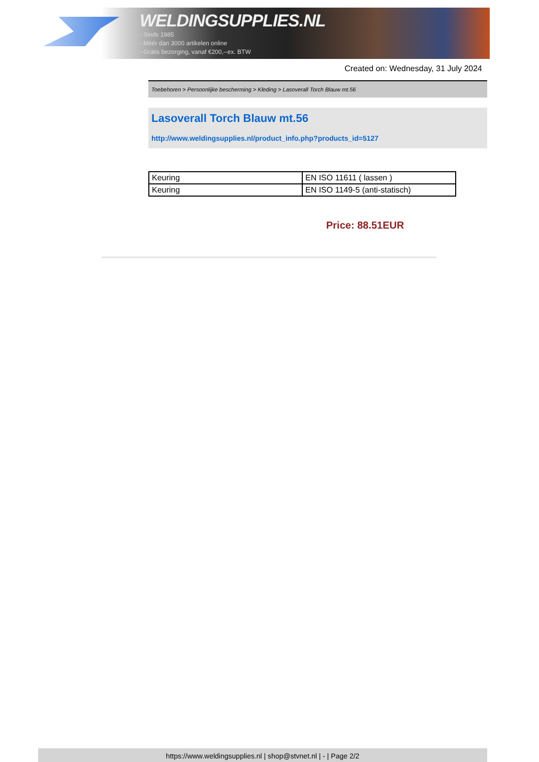WELDINGSUPPLIES.NL
- Sinds 1985
- Méér dan 3000 artikelen online
- Gratis bezorging, vanaf €200,--ex. BTW
Created on: Wednesday, 31 July 2024
Toebehoren > Persoonlijke bescherming > Kleding > Lasoverall Torch Blauw mt.56
Lasoverall Torch Blauw mt.56
http://www.weldingsupplies.nl/product_info.php?products_id=5127
| Keuring | EN ISO 11611 ( lassen ) |
| Keuring | EN ISO 1149-5 (anti-statisch) |
Price: 88.51EUR
https://www.weldingsupplies.nl | shop@stvnet.nl | - | Page 2/2